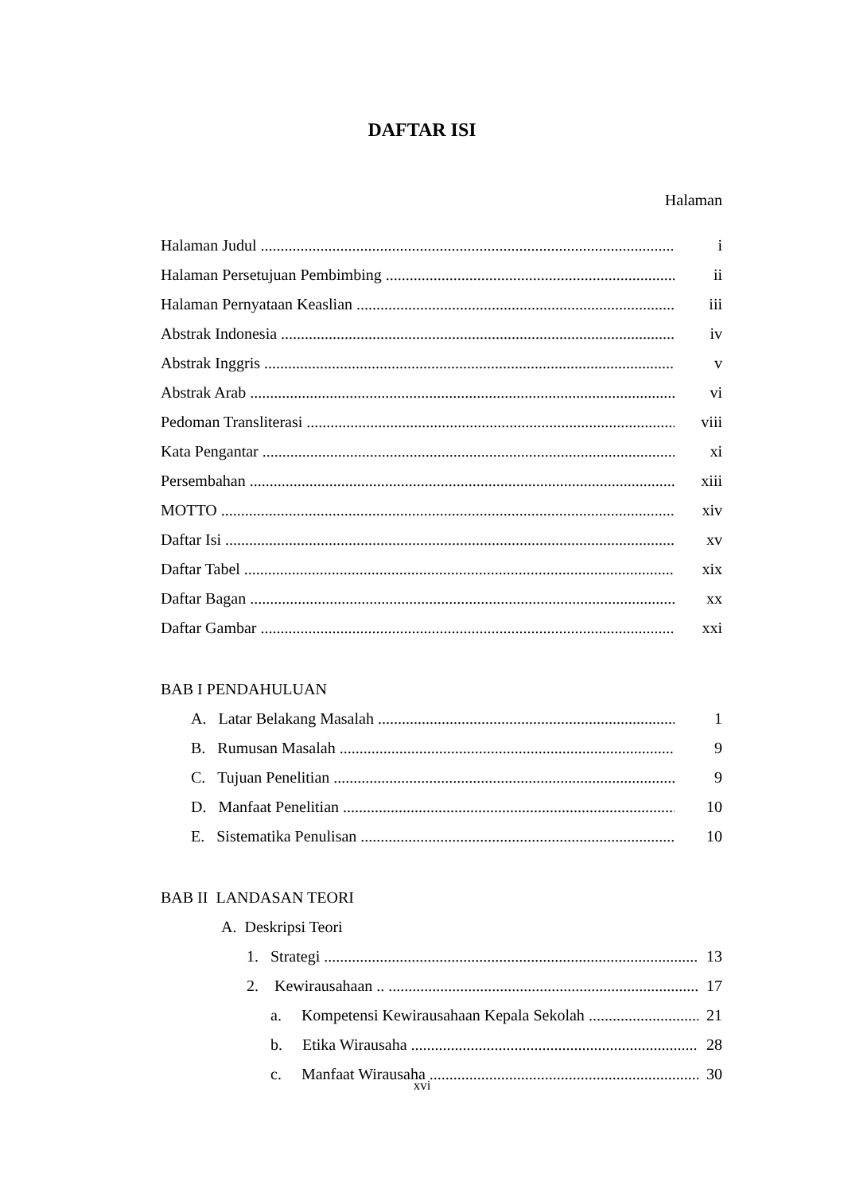DAFTAR ISI
Halaman
Halaman Judul i
Halaman Persetujuan Pembimbing ii
Halaman Pernyataan Keaslian iii
Abstrak Indonesia iv
Abstrak Inggris v
Abstrak Arab vi
Pedoman Transliterasi viii
Kata Pengantar xi
Persembahan xiii
MOTTO xiv
Daftar Isi xv
Daftar Tabel xix
Daftar Bagan xx
Daftar Gambar xxi
BAB I PENDAHULUAN
A. Latar Belakang Masalah 1
B. Rumusan Masalah 9
C. Tujuan Penelitian 9
D. Manfaat Penelitian 10
E. Sistematika Penulisan 10
BAB II LANDASAN TEORI
A. Deskripsi Teori
1. Strategi 13
2. Kewirausahaan .. 17
a. Kompetensi Kewirausahaan Kepala Sekolah 21
b. Etika Wirausaha 28
c. Manfaat Wirausaha 30
xvi